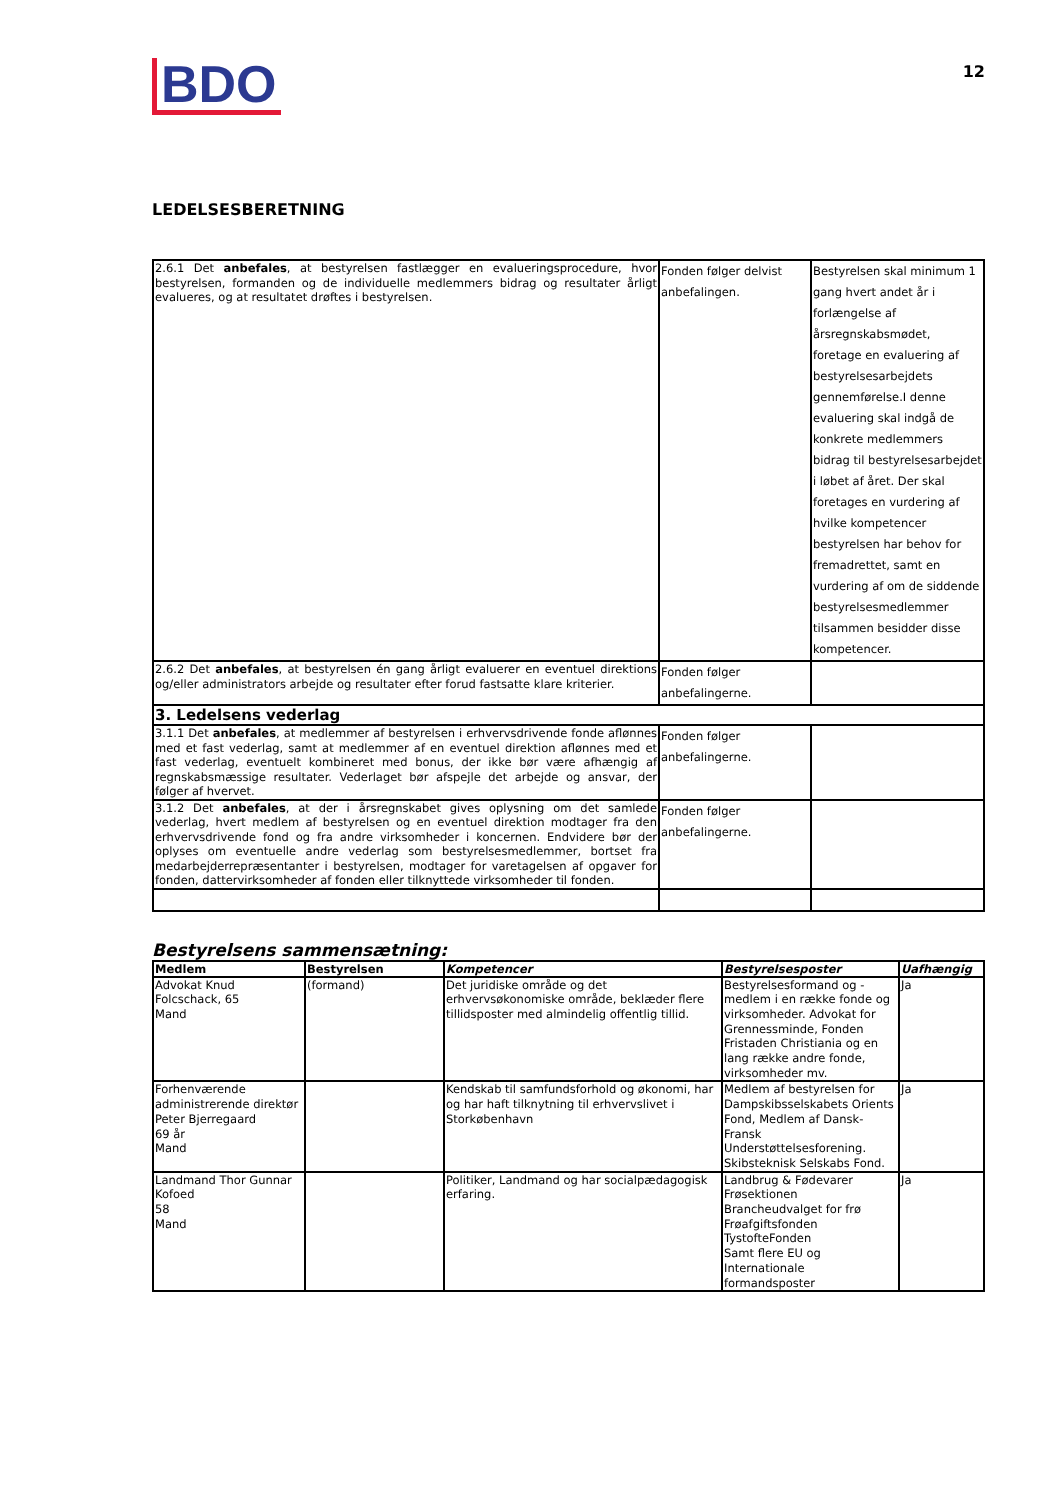BDO
12
LEDELSESBERETNING
| 2.6.1 Det anbefales , at bestyrelsen fastlægger en evalueringsprocedure, hvor bestyrelsen, formanden og de individuelle medlemmers bidrag og resultater årligt evalueres, og at resultatet drøftes i bestyrelsen. | Fonden følger delvist anbefalingen. | Bestyrelsen skal minimum 1 gang hvert andet år i forlængelse af årsregnskabsmødet, foretage en evaluering af bestyrelsesarbejdets gennemførelse.I denne evaluering skal indgå de konkrete medlemmers bidrag til bestyrelsesarbejdet i løbet af året. Der skal foretages en vurdering af hvilke kompetencer bestyrelsen har behov for fremadrettet, samt en vurdering af om de siddende bestyrelsesmedlemmer tilsammen besidder disse kompetencer. |
| 2.6.2 Det anbefales , at bestyrelsen én gang årligt evaluerer en eventuel direktions og/eller administrators arbejde og resultater efter forud fastsatte klare kriterier. | Fonden følger anbefalingerne. | |
| 3. Ledelsens vederlag | | |
| 3.1.1 Det anbefales , at medlemmer af bestyrelsen i erhvervsdrivende fonde aflønnes med et fast vederlag, samt at medlemmer af en eventuel direktion aflønnes med et fast vederlag, eventuelt kombineret med bonus, der ikke bør være afhængig af regnskabsmæssige resultater. Vederlaget bør afspejle det arbejde og ansvar, der følger af hvervet. | Fonden følger anbefalingerne. | |
| 3.1.2 Det anbefales , at der i årsregnskabet gives oplysning om det samlede vederlag, hvert medlem af bestyrelsen og en eventuel direktion modtager fra den erhvervsdrivende fond og fra andre virksomheder i koncernen. Endvidere bør der oplyses om eventuelle andre vederlag som bestyrelsesmedlemmer, bortset fra medarbejderrepræsentanter i bestyrelsen, modtager for varetagelsen af opgaver for fonden, dattervirksomheder af fonden eller tilknyttede virksomheder til fonden. | Fonden følger anbefalingerne. | |
Bestyrelsens sammensætning:
| Medlem | Bestyrelsen | Kompetencer | Bestyrelsesposter | Uafhængig |
| --- | --- | --- | --- | --- |
| Advokat Knud Folcschack, 65 Mand | (formand) | Det juridiske område og det erhvervsøkonomiske område, beklæder flere tillidsposter med almindelig offentlig tillid. | Bestyrelsesformand og -medlem i en række fonde og virksomheder. Advokat for Grennessminde, Fonden Fristaden Christiania og en lang række andre fonde, virksomheder mv. | Ja |
| Forhenværende administrerende direktør Peter Bjerregaard 69 år Mand | | Kendskab til samfundsforhold og økonomi, har og har haft tilknytning til erhvervslivet i Storkøbenhavn | Medlem af bestyrelsen for Dampskibsselskabets Orients Fond, Medlem af Dansk-Fransk Understøttelsesforening. Skibsteknisk Selskabs Fond. | Ja |
| Landmand Thor Gunnar Kofoed 58 Mand | | Politiker, Landmand og har socialpædagogisk erfaring. | Landbrug & Fødevarer Frøsektionen Brancheudvalget for frø Frøafgiftsfonden TystofteFonden Samt flere EU og Internationale formandsposter | Ja |